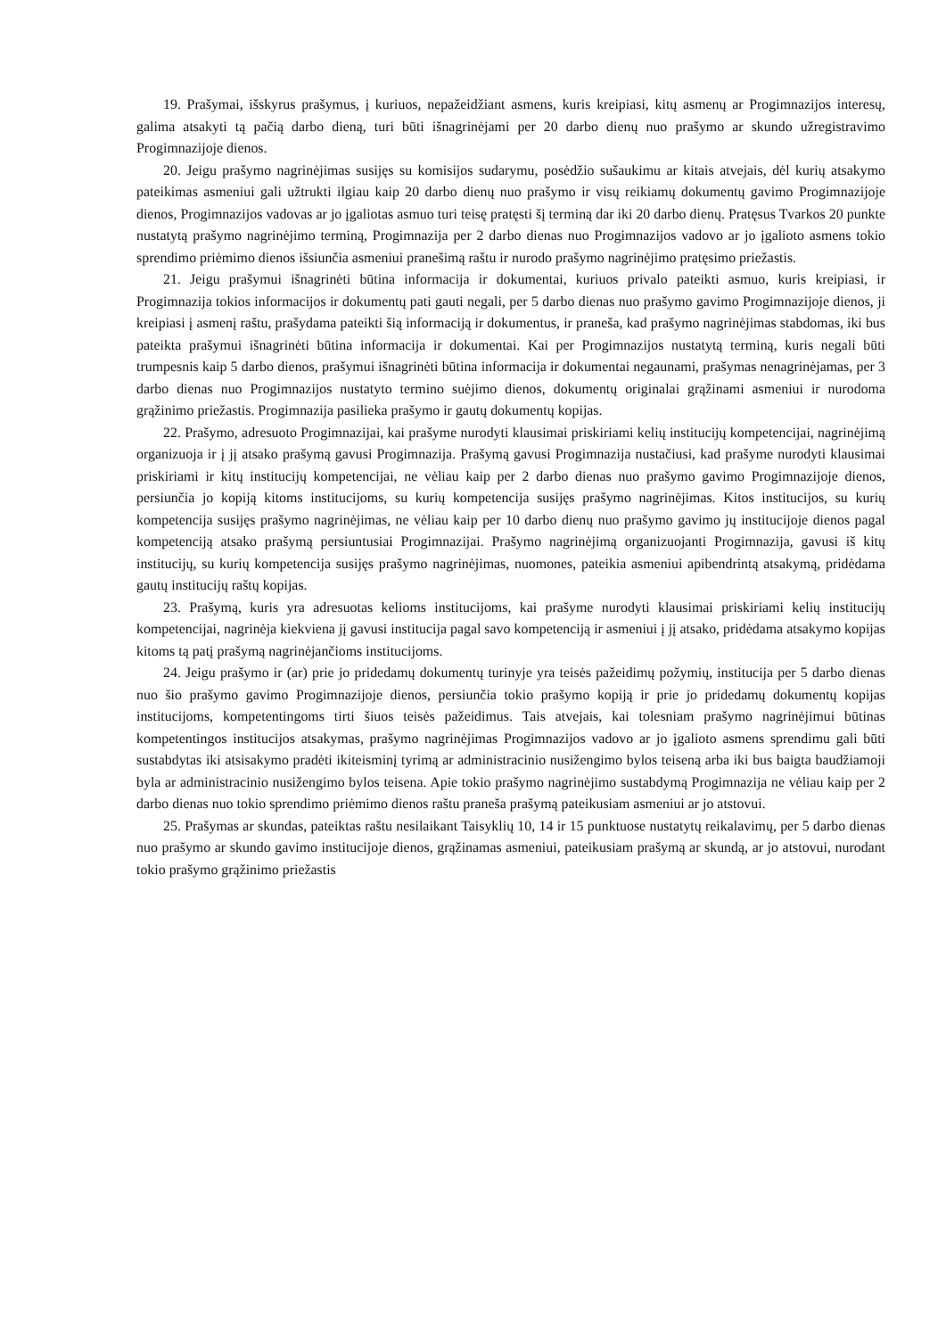19. Prašymai, išskyrus prašymus, į kuriuos, nepažeidžiant asmens, kuris kreipiasi, kitų asmenų ar Progimnazijos interesų, galima atsakyti tą pačią darbo dieną, turi būti išnagrinėjami per 20 darbo dienų nuo prašymo ar skundo užregistravimo Progimnazijoje dienos.
20. Jeigu prašymo nagrinėjimas susijęs su komisijos sudarymu, posėdžio sušaukimu ar kitais atvejais, dėl kurių atsakymo pateikimas asmeniui gali užtrukti ilgiau kaip 20 darbo dienų nuo prašymo ir visų reikiamų dokumentų gavimo Progimnazijoje dienos, Progimnazijos vadovas ar jo įgaliotas asmuo turi teisę pratęsti šį terminą dar iki 20 darbo dienų. Pratęsus Tvarkos 20 punkte nustatytą prašymo nagrinėjimo terminą, Progimnazija per 2 darbo dienas nuo Progimnazijos vadovo ar jo įgalioto asmens tokio sprendimo priėmimo dienos išsiunčia asmeniui pranešimą raštu ir nurodo prašymo nagrinėjimo pratęsimo priežastis.
21. Jeigu prašymui išnagrinėti būtina informacija ir dokumentai, kuriuos privalo pateikti asmuo, kuris kreipiasi, ir Progimnazija tokios informacijos ir dokumentų pati gauti negali, per 5 darbo dienas nuo prašymo gavimo Progimnazijoje dienos, ji kreipiasi į asmenį raštu, prašydama pateikti šią informaciją ir dokumentus, ir praneša, kad prašymo nagrinėjimas stabdomas, iki bus pateikta prašymui išnagrinėti būtina informacija ir dokumentai. Kai per Progimnazijos nustatytą terminą, kuris negali būti trumpesnis kaip 5 darbo dienos, prašymui išnagrinėti būtina informacija ir dokumentai negaunami, prašymas nenagrinėjamas, per 3 darbo dienas nuo Progimnazijos nustatyto termino suėjimo dienos, dokumentų originalai grąžinami asmeniui ir nurodoma grąžinimo priežastis. Progimnazija pasilieka prašymo ir gautų dokumentų kopijas.
22. Prašymo, adresuoto Progimnazijai, kai prašyme nurodyti klausimai priskiriami kelių institucijų kompetencijai, nagrinėjimą organizuoja ir į jį atsako prašymą gavusi Progimnazija. Prašymą gavusi Progimnazija nustačiusi, kad prašyme nurodyti klausimai priskiriami ir kitų institucijų kompetencijai, ne vėliau kaip per 2 darbo dienas nuo prašymo gavimo Progimnazijoje dienos, persiunčia jo kopiją kitoms institucijoms, su kurių kompetencija susijęs prašymo nagrinėjimas. Kitos institucijos, su kurių kompetencija susijęs prašymo nagrinėjimas, ne vėliau kaip per 10 darbo dienų nuo prašymo gavimo jų institucijoje dienos pagal kompetenciją atsako prašymą persiuntusiai Progimnazijai. Prašymo nagrinėjimą organizuojanti Progimnazija, gavusi iš kitų institucijų, su kurių kompetencija susijęs prašymo nagrinėjimas, nuomones, pateikia asmeniui apibendrintą atsakymą, pridėdama gautų institucijų raštų kopijas.
23. Prašymą, kuris yra adresuotas kelioms institucijoms, kai prašyme nurodyti klausimai priskiriami kelių institucijų kompetencijai, nagrinėja kiekviena jį gavusi institucija pagal savo kompetenciją ir asmeniui į jį atsako, pridėdama atsakymo kopijas kitoms tą patį prašymą nagrinėjančioms institucijoms.
24. Jeigu prašymo ir (ar) prie jo pridedamų dokumentų turinyje yra teisės pažeidimų požymių, institucija per 5 darbo dienas nuo šio prašymo gavimo Progimnazijoje dienos, persiunčia tokio prašymo kopiją ir prie jo pridedamų dokumentų kopijas institucijoms, kompetentingoms tirti šiuos teisės pažeidimus. Tais atvejais, kai tolesniam prašymo nagrinėjimui būtinas kompetentingos institucijos atsakymas, prašymo nagrinėjimas Progimnazijos vadovo ar jo įgalioto asmens sprendimu gali būti sustabdytas iki atsisakymo pradėti ikiteisminį tyrimą ar administracinio nusižengimo bylos teiseną arba iki bus baigta baudžiamoji byla ar administracinio nusižengimo bylos teisena. Apie tokio prašymo nagrinėjimo sustabdymą Progimnazija ne vėliau kaip per 2 darbo dienas nuo tokio sprendimo priėmimo dienos raštu praneša prašymą pateikusiam asmeniui ar jo atstovui.
25. Prašymas ar skundas, pateiktas raštu nesilaikant Taisyklių 10, 14 ir 15 punktuose nustatytų reikalavimų, per 5 darbo dienas nuo prašymo ar skundo gavimo institucijoje dienos, grąžinamas asmeniui, pateikusiam prašymą ar skundą, ar jo atstovui, nurodant tokio prašymo grąžinimo priežastis